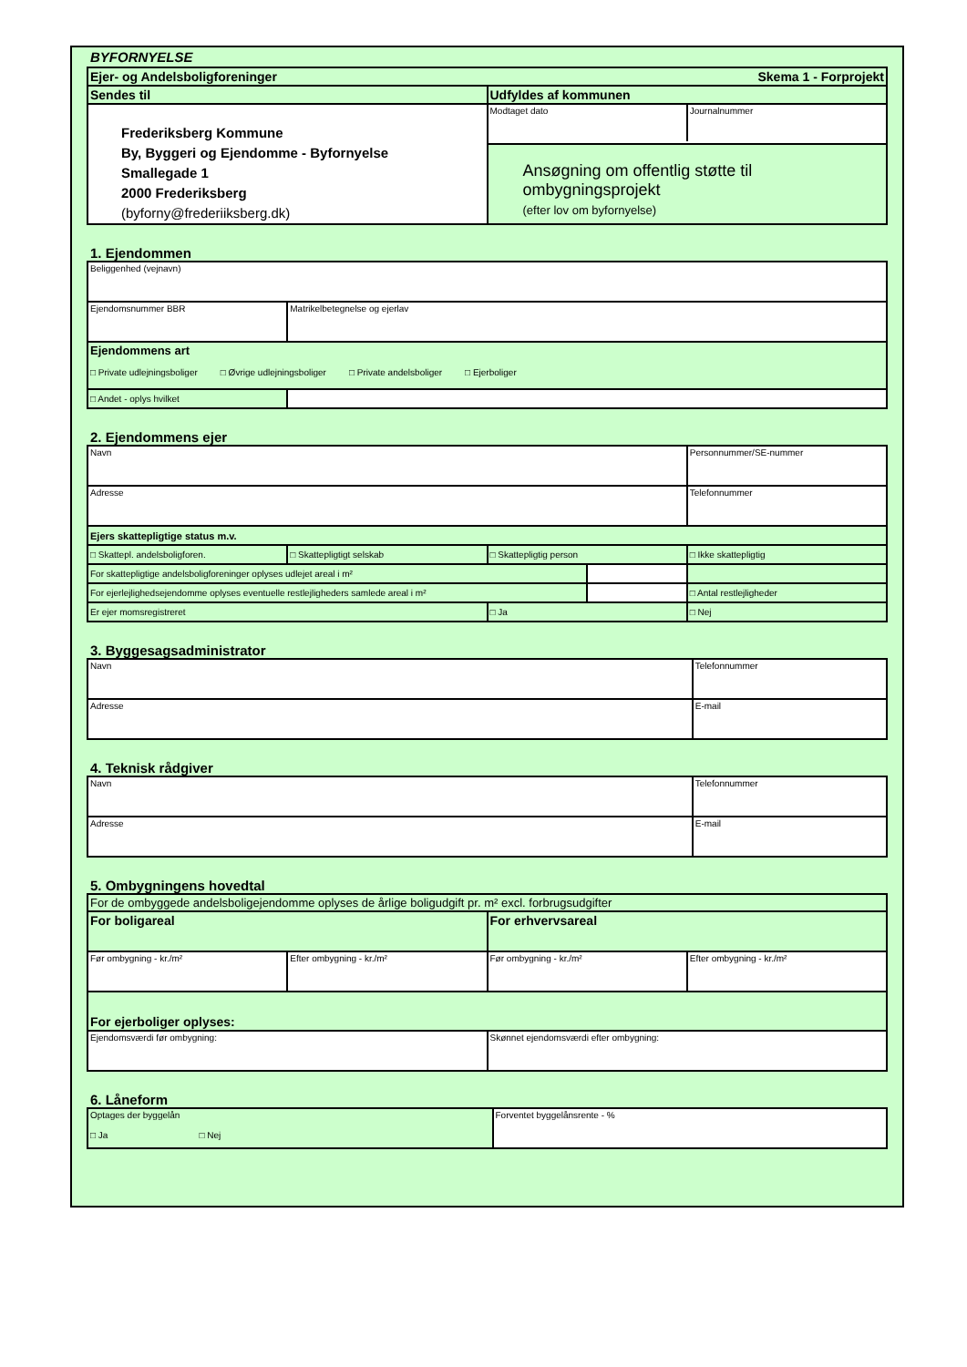BYFORNYELSE
| Skema 1 - Forprojekt Ejer- og Andelsboligforeninger | |
| Sendes til | Udfyldes af kommunen |
| Frederiksberg Kommune By, Byggeri og Ejendomme - Byfornyelse Smallegade 1 2000 Frederiksberg (byforny@frederiiksberg.dk) | / Modtaget dato / Journalnummer / |
| | Ansøgning om offentlig støtte til ombygningsprojekt (efter lov om byfornyelse) |
1. Ejendommen
| Beliggenhed (vejnavn) | |
| Ejendomsnummer BBR | Matrikelbetegnelse og ejerlav |
| Ejendommens art □ Private udlejningsboliger □ Øvrige udlejningsboliger □ Private andelsboliger □ Ejerboliger | |
| □ Andet - oplys hvilket | |
2. Ejendommens ejer
| Navn | | | | Personnummer/SE-nummer |
| Adresse | | | | Telefonnummer |
| Ejers skattepligtige status m.v. | | | | |
| □ Skattepl. andelsboligforen. | □ Skattepligtigt selskab | □ Skattepligtig person | | □ Ikke skattepligtig |
| For skattepligtige andelsboligforeninger oplyses udlejet areal i m² | | | | |
| For ejerlejlighedsejendomme oplyses eventuelle restlejligheders samlede areal i m² | | | | □ Antal restlejligheder |
| Er ejer momsregistreret | | □ Ja | | □ Nej |
3. Byggesagsadministrator
| Navn | Telefonnummer |
| Adresse | E-mail |
4. Teknisk rådgiver
| Navn | Telefonnummer |
| Adresse | E-mail |
5. Ombygningens hovedtal
| For de ombyggede andelsboligejendomme oplyses de årlige boligudgift pr. m² excl. forbrugsudgifter | | | |
| For boligareal | | For erhvervsareal | |
| Før ombygning - kr./m² | Efter ombygning - kr./m² | Før ombygning - kr./m² | Efter ombygning - kr./m² |
| For ejerboliger oplyses: | | | |
| Ejendomsværdi før ombygning: | | Skønnet ejendomsværdi efter ombygning: | |
6. Låneform
| Optages der byggelån □ Ja □ Nej | Forventet byggelånsrente - % |